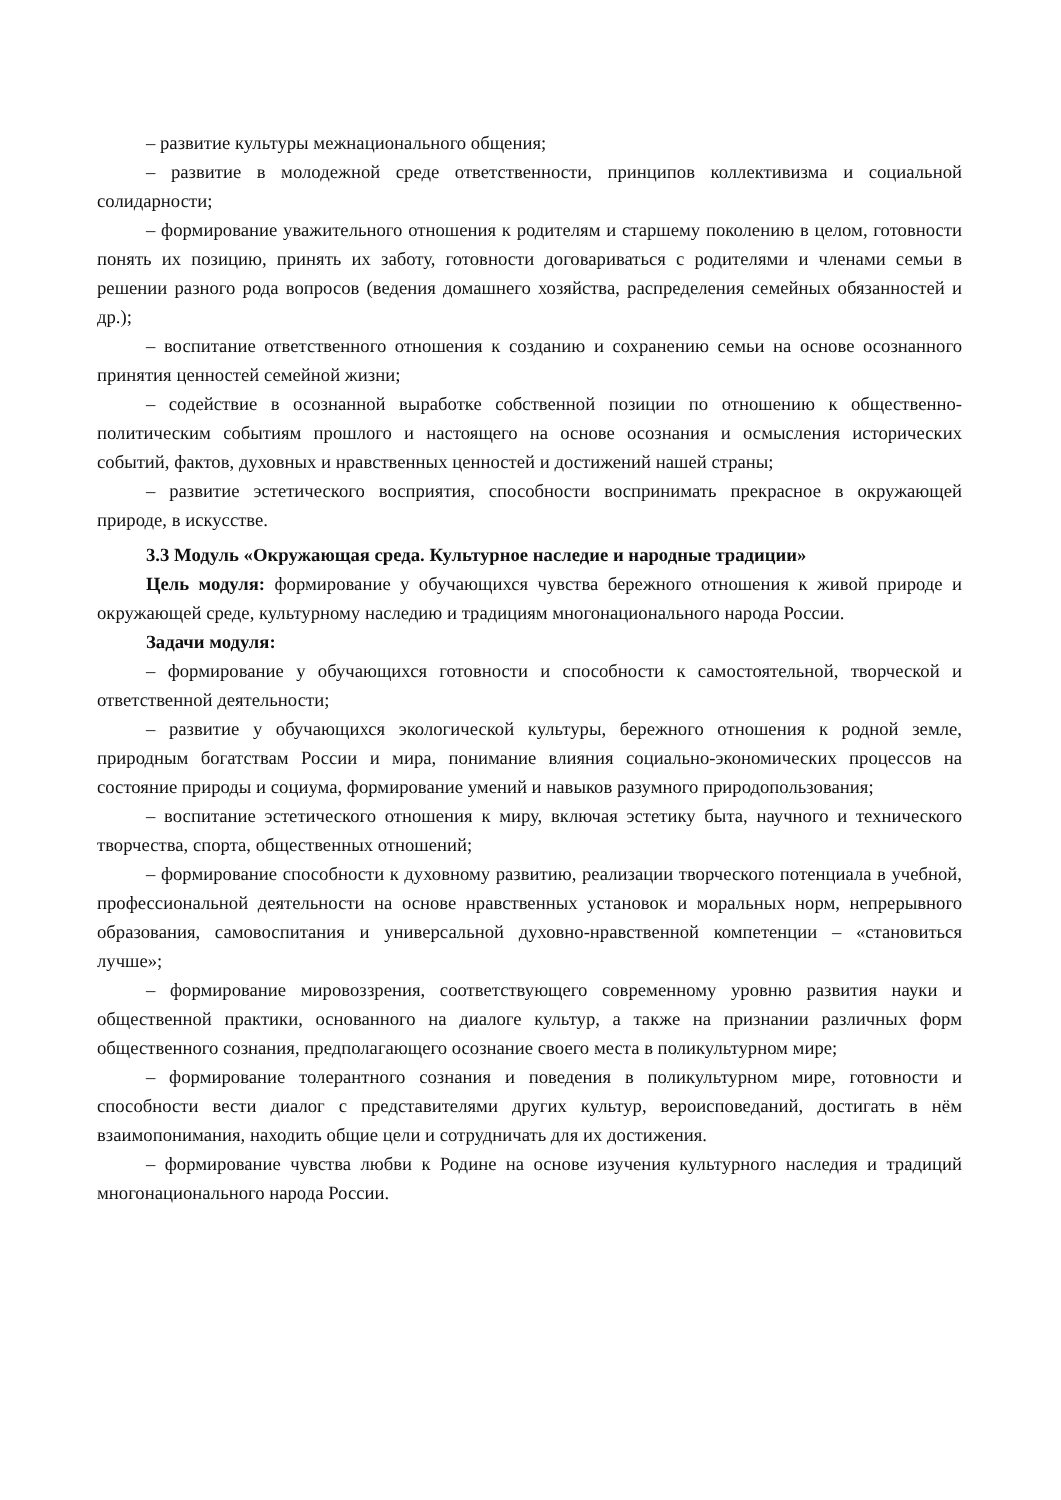– развитие культуры межнационального общения;
– развитие в молодежной среде ответственности, принципов коллективизма и социальной солидарности;
– формирование уважительного отношения к родителям и старшему поколению в целом, готовности понять их позицию, принять их заботу, готовности договариваться с родителями и членами семьи в решении разного рода вопросов (ведения домашнего хозяйства, распределения семейных обязанностей и др.);
– воспитание ответственного отношения к созданию и сохранению семьи на основе осознанного принятия ценностей семейной жизни;
– содействие в осознанной выработке собственной позиции по отношению к общественно-политическим событиям прошлого и настоящего на основе осознания и осмысления исторических событий, фактов, духовных и нравственных ценностей и достижений нашей страны;
– развитие эстетического восприятия, способности воспринимать прекрасное в окружающей природе, в искусстве.
3.3 Модуль «Окружающая среда. Культурное наследие и народные традиции»
Цель модуля: формирование у обучающихся чувства бережного отношения к живой природе и окружающей среде, культурному наследию и традициям многонационального народа России.
Задачи модуля:
– формирование у обучающихся готовности и способности к самостоятельной, творческой и ответственной деятельности;
– развитие у обучающихся экологической культуры, бережного отношения к родной земле, природным богатствам России и мира, понимание влияния социально-экономических процессов на состояние природы и социума, формирование умений и навыков разумного природопользования;
– воспитание эстетического отношения к миру, включая эстетику быта, научного и технического творчества, спорта, общественных отношений;
– формирование способности к духовному развитию, реализации творческого потенциала в учебной, профессиональной деятельности на основе нравственных установок и моральных норм, непрерывного образования, самовоспитания и универсальной духовно-нравственной компетенции – «становиться лучше»;
– формирование мировоззрения, соответствующего современному уровню развития науки и общественной практики, основанного на диалоге культур, а также на признании различных форм общественного сознания, предполагающего осознание своего места в поликультурном мире;
– формирование толерантного сознания и поведения в поликультурном мире, готовности и способности вести диалог с представителями других культур, вероисповеданий, достигать в нём взаимопонимания, находить общие цели и сотрудничать для их достижения.
– формирование чувства любви к Родине на основе изучения культурного наследия и традиций многонационального народа России.